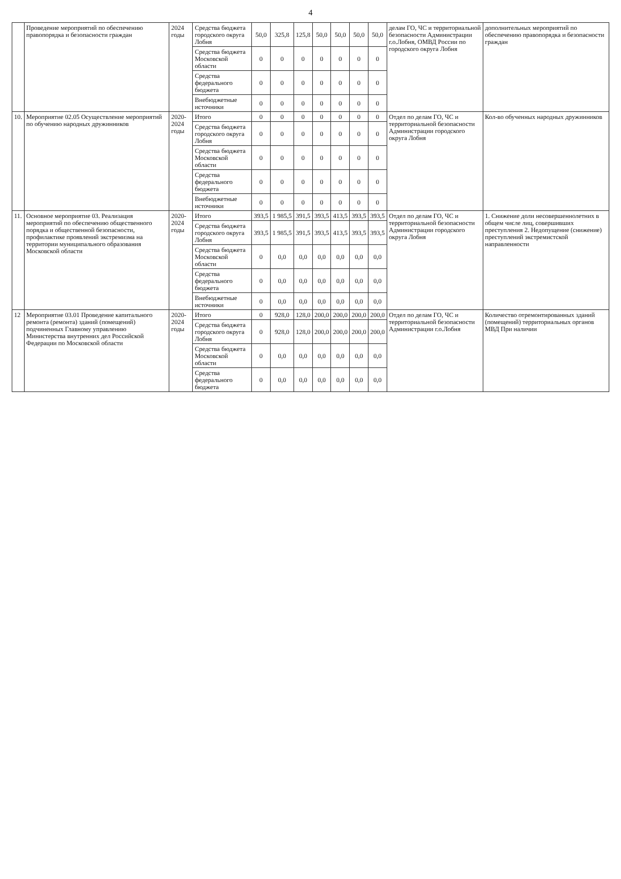4
| | Проведение мероприятий по обеспечению правопорядка и безопасности граждан | 2024 годы | Средства бюджета городского округа Лобня | 50,0 | 325,8 | 125,8 | 50,0 | 50,0 | 50,0 | 50,0 | делам ГО, ЧС и территориальной безопасности Администрации г.о.Лобня, ОМВД России по городского округа Лобня | дополнительных мероприятий по обеспечению правопорядка и безопасности граждан |
| | | | Средства бюджета Московской области | 0 | 0 | 0 | 0 | 0 | 0 | 0 | | |
| | | | Средства федерального бюджета | 0 | 0 | 0 | 0 | 0 | 0 | 0 | | |
| | | | Внебюджетные источники | 0 | 0 | 0 | 0 | 0 | 0 | 0 | | |
| 10. | Мероприятие 02.05 Осуществление мероприятий по обучению народных дружинников | 2020-2024 годы | Итого | 0 | 0 | 0 | 0 | 0 | 0 | 0 | Отдел по делам ГО, ЧС и территориальной безопасности Администрации городского округа Лобня | Кол-во обученных народных дружинников |
| | | | Средства бюджета городского округа Лобня | 0 | 0 | 0 | 0 | 0 | 0 | 0 | | |
| | | | Средства бюджета Московской области | 0 | 0 | 0 | 0 | 0 | 0 | 0 | | |
| | | | Средства федерального бюджета | 0 | 0 | 0 | 0 | 0 | 0 | 0 | | |
| | | | Внебюджетные источники | 0 | 0 | 0 | 0 | 0 | 0 | 0 | | |
| 11. | Основное мероприятие 03. Реализация мероприятий по обеспечению общественного порядка и общественной безопасности, профилактике проявлений экстремизма на территории муниципального образования Московской области | 2020-2024 годы | Итого | 393,5 | 1 985,5 | 391,5 | 393,5 | 413,5 | 393,5 | 393,5 | Отдел по делам ГО, ЧС и территориальной безопасности Администрации городского округа Лобня | 1. Снижение доли несовершеннолетних в общем числе лиц, совершивших преступления 2. Недопущение (снижение) преступлений экстремистской направленности |
| | | | Средства бюджета городского округа Лобня | 393,5 | 1 985,5 | 391,5 | 393,5 | 413,5 | 393,5 | 393,5 | | |
| | | | Средства бюджета Московской области | 0 | 0,0 | 0,0 | 0,0 | 0,0 | 0,0 | 0,0 | | |
| | | | Средства федерального бюджета | 0 | 0,0 | 0,0 | 0,0 | 0,0 | 0,0 | 0,0 | | |
| | | | Внебюджетные источники | 0 | 0,0 | 0,0 | 0,0 | 0,0 | 0,0 | 0,0 | | |
| 12 | Мероприятие 03.01 Проведение капитального ремонта (ремонта) зданий (помещений) подчиненных Главному управлению Министерства внутренних дел Российской Федерации по Московской области | 2020-2024 годы | Итого | 0 | 928,0 | 128,0 | 200,0 | 200,0 | 200,0 | 200,0 | Отдел по делам ГО, ЧС и территориальной безопасности Администрации г.о.Лобня | Количество отремонтированных зданий (помещений) территориальных органов МВД При наличии |
| | | | Средства бюджета городского округа Лобня | 0 | 928,0 | 128,0 | 200,0 | 200,0 | 200,0 | 200,0 | | |
| | | | Средства бюджета Московской области | 0 | 0,0 | 0,0 | 0,0 | 0,0 | 0,0 | 0,0 | | |
| | | | Средства федерального бюджета | 0 | 0,0 | 0,0 | 0,0 | 0,0 | 0,0 | 0,0 | | |